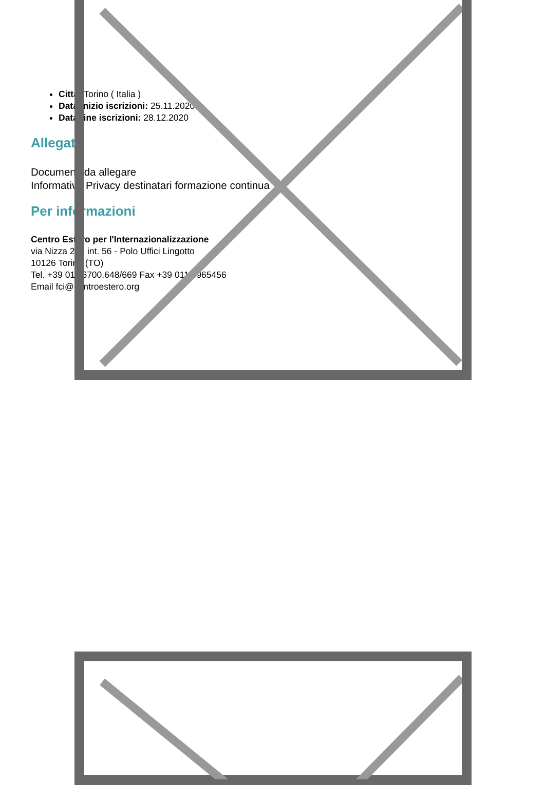Città: Torino ( Italia )
Data inizio iscrizioni: 25.11.2020
Data fine iscrizioni: 28.12.2020
Allegati
Documenti da allegare
Informativa Privacy destinatari formazione continua
Per informazioni
Centro Estero per l'Internazionalizzazione
via Nizza 262 int. 56 - Polo Uffici Lingotto
10126 Torino (TO)
Tel. +39 011 6700.648/669 Fax +39 011 6965456
Email fci@centroestero.org